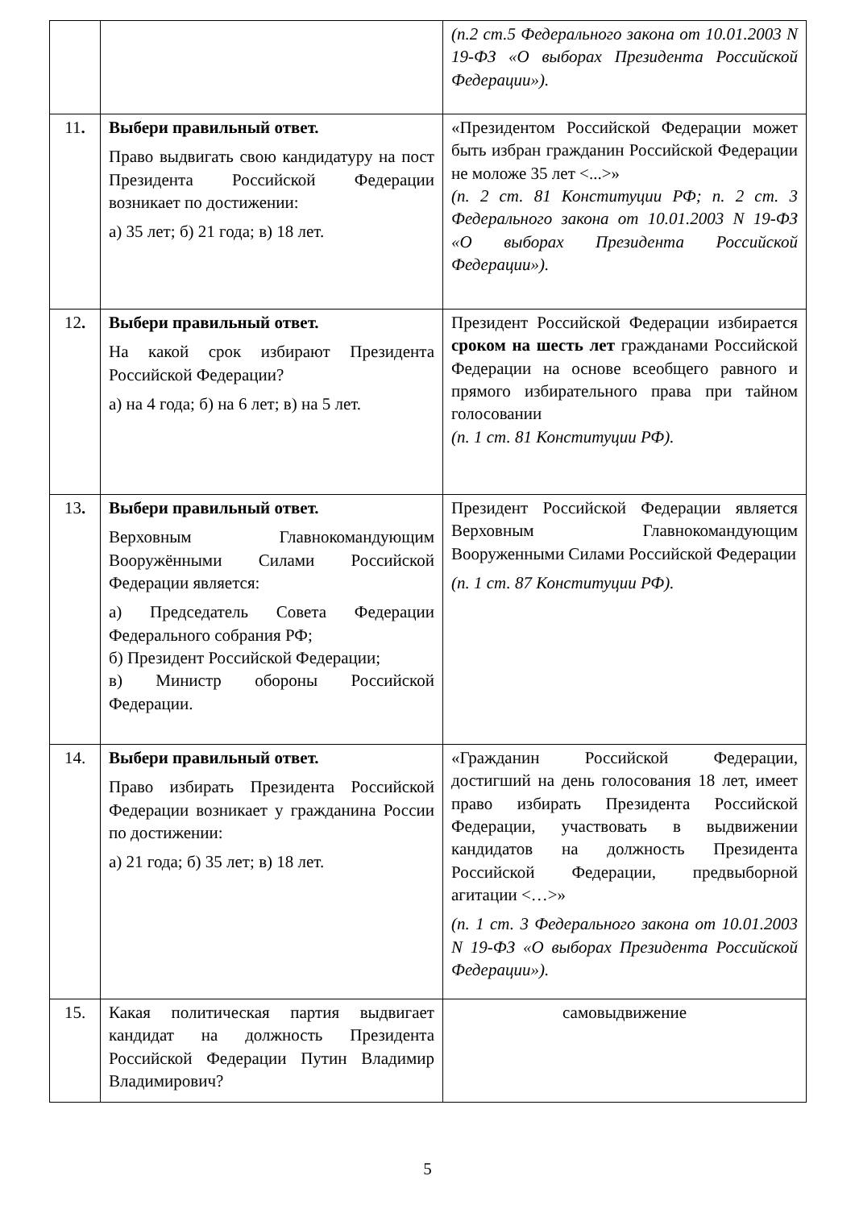| | | (п.2 ст.5 Федерального закона от 10.01.2003 N 19-ФЗ «О выборах Президента Российской Федерации»). |
| 11 . | Выбери правильный ответ. Право выдвигать свою кандидатуру на пост Президента Российской Федерации возникает по достижении: а) 35 лет; б) 21 года; в) 18 лет. | «Президентом Российской Федерации может быть избран гражданин Российской Федерации не моложе 35 лет <...>» (п. 2 ст. 81 Конституции РФ; п. 2 ст. 3 Федерального закона от 10.01.2003 N 19-ФЗ «О выборах Президента Российской Федерации»). |
| 12 . | Выбери правильный ответ. На какой срок избирают Президента Российской Федерации? а) на 4 года; б) на 6 лет; в) на 5 лет. | Президент Российской Федерации избирается сроком на шесть лет гражданами Российской Федерации на основе всеобщего равного и прямого избирательного права при тайном голосовании (п. 1 ст. 81 Конституции РФ). |
| 13 . | Выбери правильный ответ. Верховным Главнокомандующим Вооружёнными Силами Российской Федерации является: а) Председатель Совета Федерации Федерального собрания РФ; б) Президент Российской Федерации; в) Министр обороны Российской Федерации. | Президент Российской Федерации является Верховным Главнокомандующим Вооруженными Силами Российской Федерации (п. 1 ст. 87 Конституции РФ). |
| 14. | Выбери правильный ответ. Право избирать Президента Российской Федерации возникает у гражданина России по достижении: а) 21 года; б) 35 лет; в) 18 лет. | «Гражданин Российской Федерации, достигший на день голосования 18 лет, имеет право избирать Президента Российской Федерации, участвовать в выдвижении кандидатов на должность Президента Российской Федерации, предвыборной агитации <…>» (п. 1 ст. 3 Федерального закона от 10.01.2003 N 19-ФЗ «О выборах Президента Российской Федерации»). |
| 15. | Какая политическая партия выдвигает кандидат на должность Президента Российской Федерации Путин Владимир Владимирович? | самовыдвижение |
5